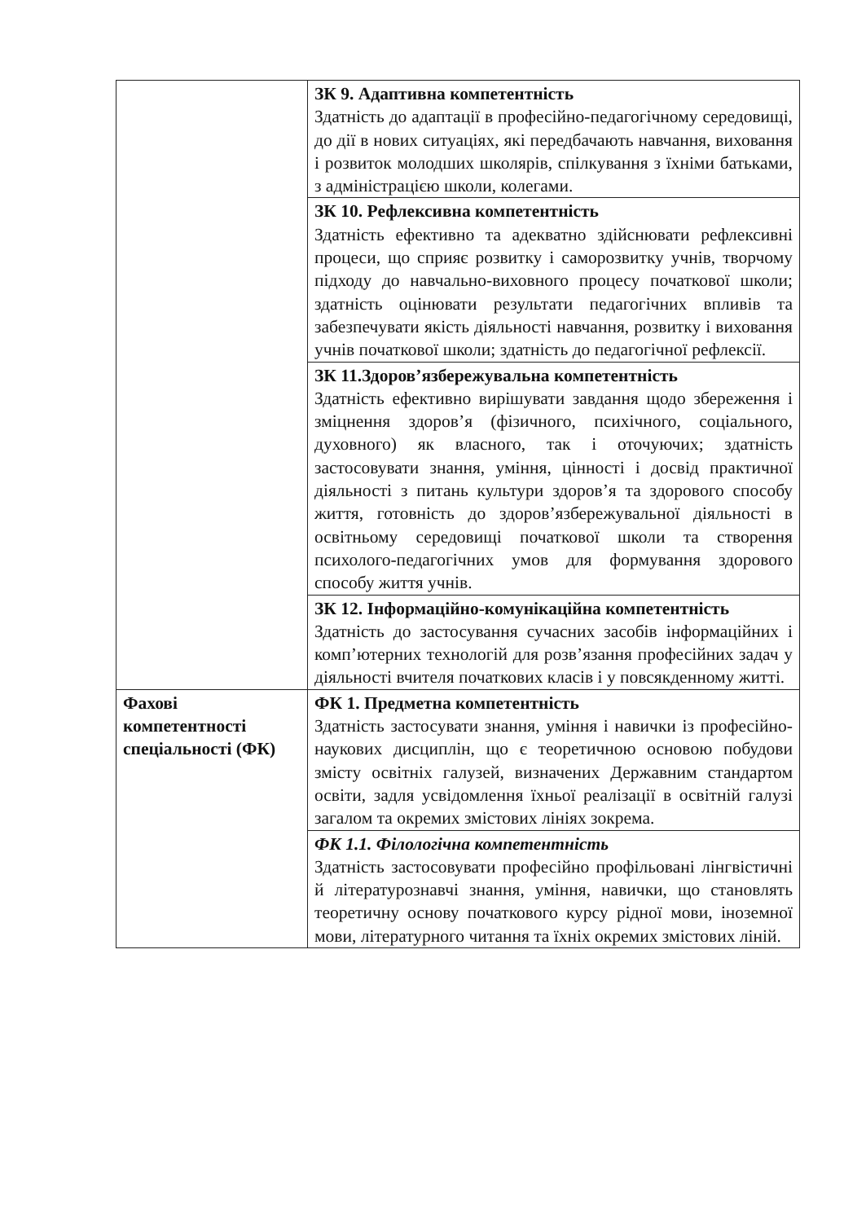| | ЗК 9. Адаптивна компетентність Здатність до адаптації в професійно-педагогічному середовищі, до дії в нових ситуаціях, які передбачають навчання, виховання і розвиток молодших школярів, спілкування з їхніми батьками, з адміністрацією школи, колегами. |
| | ЗК 10. Рефлексивна компетентність Здатність ефективно та адекватно здійснювати рефлексивні процеси, що сприяє розвитку і саморозвитку учнів, творчому підходу до навчально-виховного процесу початкової школи; здатність оцінювати результати педагогічних впливів та забезпечувати якість діяльності навчання, розвитку і виховання учнів початкової школи; здатність до педагогічної рефлексії. |
| | ЗК 11.Здоров’язбережувальна компетентність Здатність ефективно вирішувати завдання щодо збереження і зміцнення здоров’я (фізичного, психічного, соціального, духовного) як власного, так і оточуючих; здатність застосовувати знання, уміння, цінності і досвід практичної діяльності з питань культури здоров’я та здорового способу життя, готовність до здоров’язбережувальної діяльності в освітньому середовищі початкової школи та створення психолого-педагогічних умов для формування здорового способу життя учнів. |
| | ЗК 12. Інформаційно-комунікаційна компетентність Здатність до застосування сучасних засобів інформаційних і комп’ютерних технологій для розв’язання професійних задач у діяльності вчителя початкових класів і у повсякденному житті. |
| Фахові компетентності спеціальності (ФК) | ФК 1. Предметна компетентність Здатність застосувати знання, уміння і навички із професійно-наукових дисциплін, що є теоретичною основою побудови змісту освітніх галузей, визначених Державним стандартом освіти, задля усвідомлення їхньої реалізації в освітній галузі загалом та окремих змістових лініях зокрема. |
| | ФК 1.1. Філологічна компетентність Здатність застосовувати професійно профільовані лінгвістичні й літературознавчі знання, уміння, навички, що становлять теоретичну основу початкового курсу рідної мови, іноземної мови, літературного читання та їхніх окремих змістових ліній. |